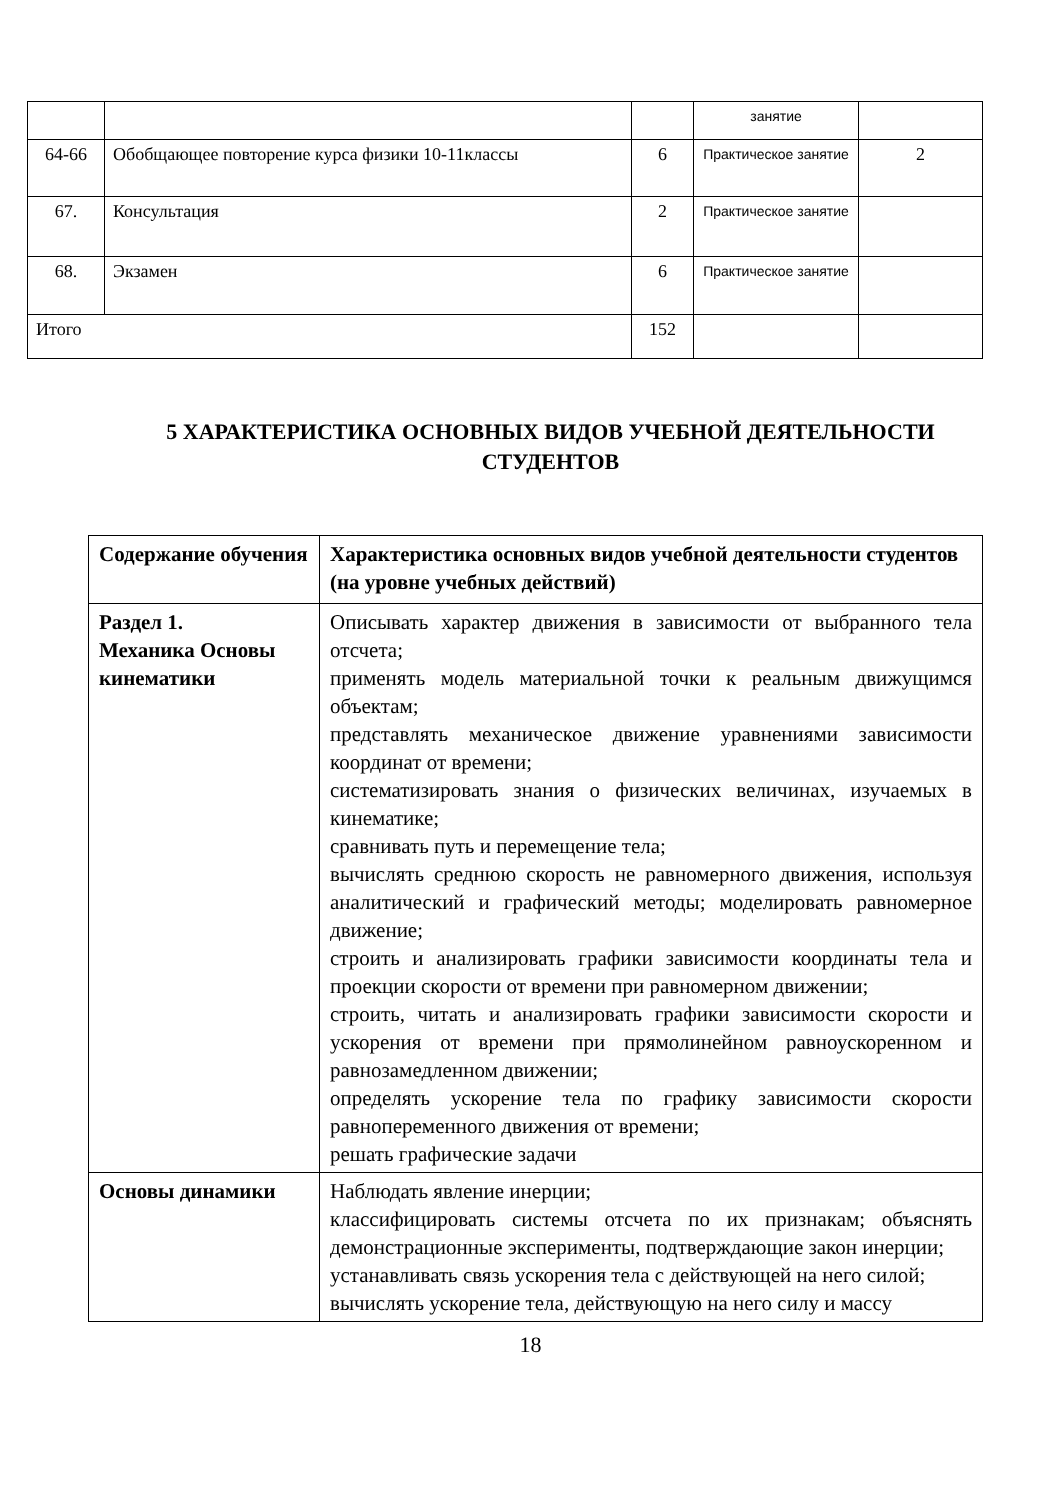| | | | занятие | |
| 64-66 | Обобщающее повторение курса физики 10-11классы | 6 | Практическое занятие | 2 |
| 67. | Консультация | 2 | Практическое занятие | |
| 68. | Экзамен | 6 | Практическое занятие | |
| Итого | | 152 | | |
5 ХАРАКТЕРИСТИКА ОСНОВНЫХ ВИДОВ УЧЕБНОЙ ДЕЯТЕЛЬНОСТИ СТУДЕНТОВ
| Содержание обучения | Характеристика основных видов учебной деятельности студентов (на уровне учебных действий) |
| --- | --- |
| Раздел 1. Механика Основы кинематики | Описывать характер движения в зависимости от выбранного тела отсчета; применять модель материальной точки к реальным движущимся объектам; представлять механическое движение уравнениями зависимости координат от времени; систематизировать знания о физических величинах, изучаемых в кинематике; сравнивать путь и перемещение тела; вычислять среднюю скорость не равномерного движения, используя аналитический и графический методы; моделировать равномерное движение; строить и анализировать графики зависимости координаты тела и проекции скорости от времени при равномерном движении; строить, читать и анализировать графики зависимости скорости и ускорения от времени при прямолинейном равноускоренном и равнозамедленном движении; определять ускорение тела по графику зависимости скорости равнопеременного движения от времени; решать графические задачи |
| Основы динамики | Наблюдать явление инерции; классифицировать системы отсчета по их признакам; объяснять демонстрационные эксперименты, подтверждающие закон инерции; устанавливать связь ускорения тела с действующей на него силой; вычислять ускорение тела, действующую на него силу и массу |
18